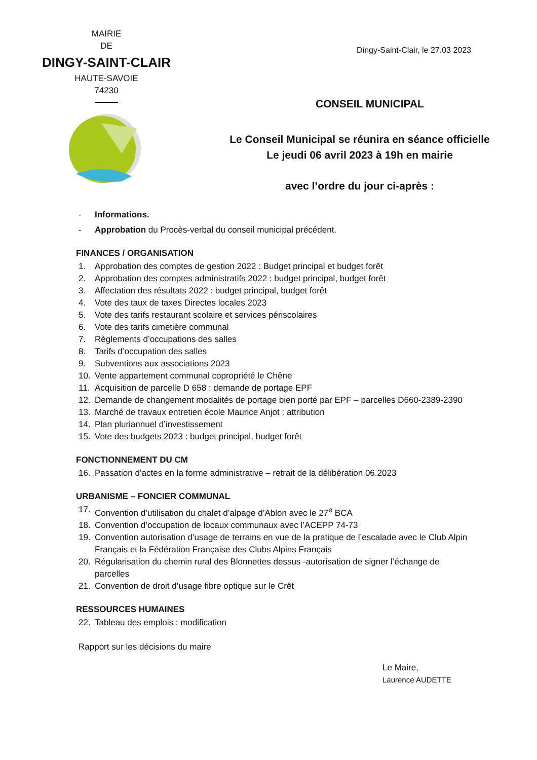MAIRIE
DE
DINGY-SAINT-CLAIR
HAUTE-SAVOIE
74230
Dingy-Saint-Clair, le 27.03 2023
CONSEIL MUNICIPAL
Le Conseil Municipal se réunira en séance officielle
Le jeudi 06 avril 2023 à 19h en mairie
avec l’ordre du jour ci-après :
- Informations.
- Approbation du Procès-verbal du conseil municipal précédent.
FINANCES / ORGANISATION
1. Approbation des comptes de gestion 2022 : Budget principal et budget forêt
2. Approbation des comptes administratifs 2022 : budget principal, budget forêt
3. Affectation des résultats 2022 : budget principal, budget forêt
4. Vote des taux de taxes Directes locales 2023
5. Vote des tarifs restaurant scolaire et services périscolaires
6. Vote des tarifs cimetière communal
7. Règlements d’occupations des salles
8. Tarifs d’occupation des salles
9. Subventions aux associations 2023
10. Vente appartement communal copropriété le Chêne
11. Acquisition de parcelle D 658 : demande de portage EPF
12. Demande de changement modalités de portage bien porté par EPF – parcelles D660-2389-2390
13. Marché de travaux entretien école Maurice Anjot : attribution
14. Plan pluriannuel d’investissement
15. Vote des budgets 2023 : budget principal, budget forêt
FONCTIONNEMENT DU CM
16. Passation d’actes en la forme administrative – retrait de la délibération 06.2023
URBANISME – FONCIER COMMUNAL
17. Convention d’utilisation du chalet d’alpage d’Ablon avec le 27<sup>e</sup> BCA
18. Convention d’occupation de locaux communaux avec l’ACEPP 74-73
19. Convention autorisation d’usage de terrains en vue de la pratique de l’escalade avec le Club Alpin Français et la Fédération Française des Clubs Alpins Français
20. Régularisation du chemin rural des Blonnettes dessus -autorisation de signer l’échange de parcelles
21. Convention de droit d’usage fibre optique sur le Crêt
RESSOURCES HUMAINES
22. Tableau des emplois : modification
Rapport sur les décisions du maire
Le Maire,
Laurence AUDETTE